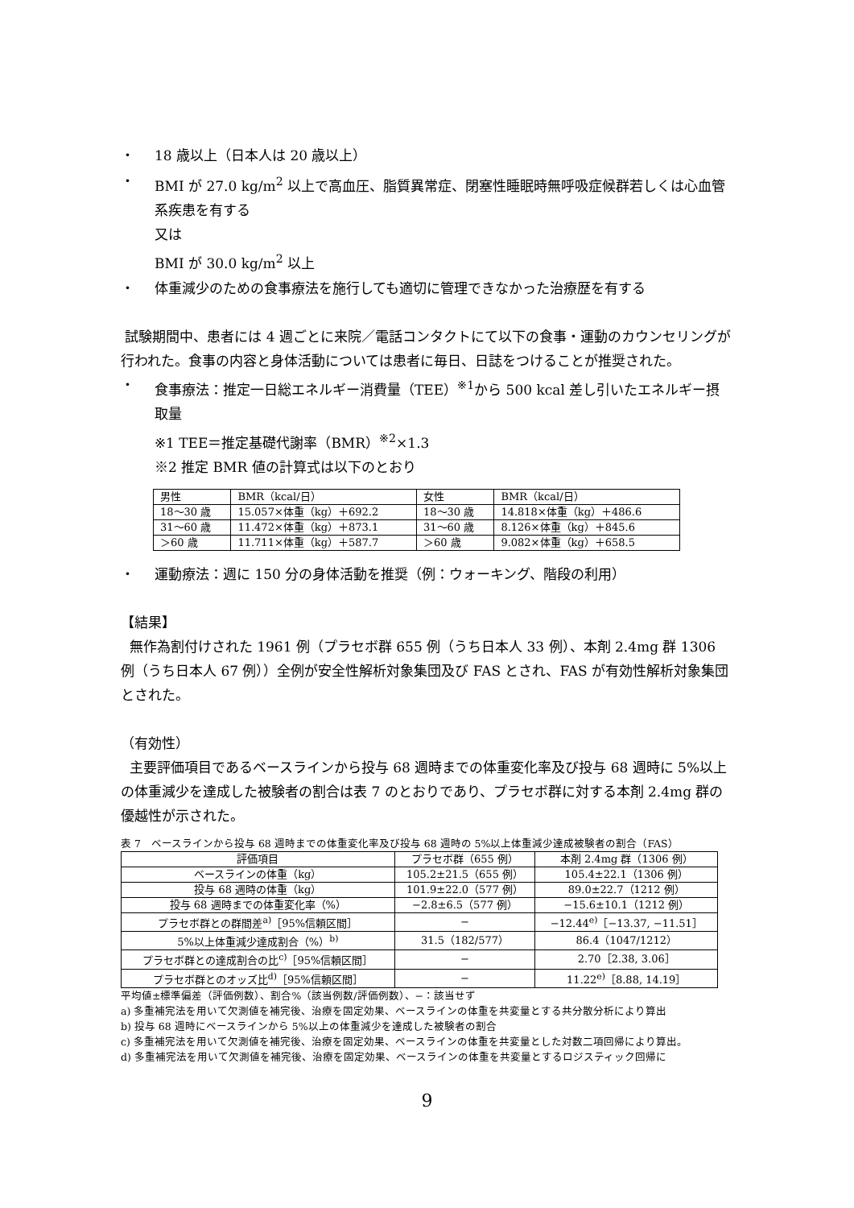・ 18 歳以上（日本人は 20 歳以上）
・ BMI が 27.0 kg/m<sup>2</sup> 以上で高血圧、脂質異常症、閉塞性睡眠時無呼吸症候群若しくは心血管系疾患を有する
又は
BMI が 30.0 kg/m<sup>2</sup> 以上
・ 体重減少のための食事療法を施行しても適切に管理できなかった治療歴を有する
試験期間中、患者には 4 週ごとに来院／電話コンタクトにて以下の食事・運動のカウンセリングが行われた。食事の内容と身体活動については患者に毎日、日誌をつけることが推奨された。
・ 食事療法：推定一日総エネルギー消費量（TEE）<sup>※1</sup>から 500 kcal 差し引いたエネルギー摂取量
※1 TEE＝推定基礎代謝率（BMR）<sup>※2</sup>×1.3
※2 推定 BMR 値の計算式は以下のとおり
| 男性 | BMR（kcal/日） | 女性 | BMR（kcal/日） |
| 18～30 歳 | 15.057×体重（kg）＋692.2 | 18～30 歳 | 14.818×体重（kg）＋486.6 |
| 31～60 歳 | 11.472×体重（kg）＋873.1 | 31～60 歳 | 8.126×体重（kg）＋845.6 |
| ＞60 歳 | 11.711×体重（kg）＋587.7 | ＞60 歳 | 9.082×体重（kg）＋658.5 |
・ 運動療法：週に 150 分の身体活動を推奨（例：ウォーキング、階段の利用）
【結果】
無作為割付けされた 1961 例（プラセボ群 655 例（うち日本人 33 例）、本剤 2.4mg 群 1306 例（うち日本人 67 例））全例が安全性解析対象集団及び FAS とされ、FAS が有効性解析対象集団とされた。
（有効性）
主要評価項目であるベースラインから投与 68 週時までの体重変化率及び投与 68 週時に 5%以上の体重減少を達成した被験者の割合は表 7 のとおりであり、プラセボ群に対する本剤 2.4mg 群の優越性が示された。
表 7　ベースラインから投与 68 週時までの体重変化率及び投与 68 週時の 5%以上体重減少達成被験者の割合（FAS）
| 評価項目 | プラセボ群（655 例） | 本剤 2.4mg 群（1306 例） |
| --- | --- | --- |
| ベースラインの体重（kg） | 105.2±21.5（655 例） | 105.4±22.1（1306 例） |
| 投与 68 週時の体重（kg） | 101.9±22.0（577 例） | 89.0±22.7（1212 例） |
| 投与 68 週時までの体重変化率（%） | −2.8±6.5（577 例） | −15.6±10.1（1212 例） |
| プラセボ群との群間差<sup>a)</sup>［95%信頼区間］ | − | −12.44<sup>e)</sup>［−13.37, −11.51］ |
| 5%以上体重減少達成割合（%）<sup>b)</sup> | 31.5（182/577） | 86.4（1047/1212） |
| プラセボ群との達成割合の比<sup>c)</sup>［95%信頼区間］ | − | 2.70［2.38, 3.06］ |
| プラセボ群とのオッズ比<sup>d)</sup>［95%信頼区間］ | − | 11.22<sup>e)</sup>［8.88, 14.19］ |
平均値±標準偏差（評価例数）、割合%（該当例数/評価例数）、−：該当せず
a) 多重補完法を用いて欠測値を補完後、治療を固定効果、ベースラインの体重を共変量とする共分散分析により算出
b) 投与 68 週時にベースラインから 5%以上の体重減少を達成した被験者の割合
c) 多重補完法を用いて欠測値を補完後、治療を固定効果、ベースラインの体重を共変量とした対数二項回帰により算出。
d) 多重補完法を用いて欠測値を補完後、治療を固定効果、ベースラインの体重を共変量とするロジスティック回帰に
9